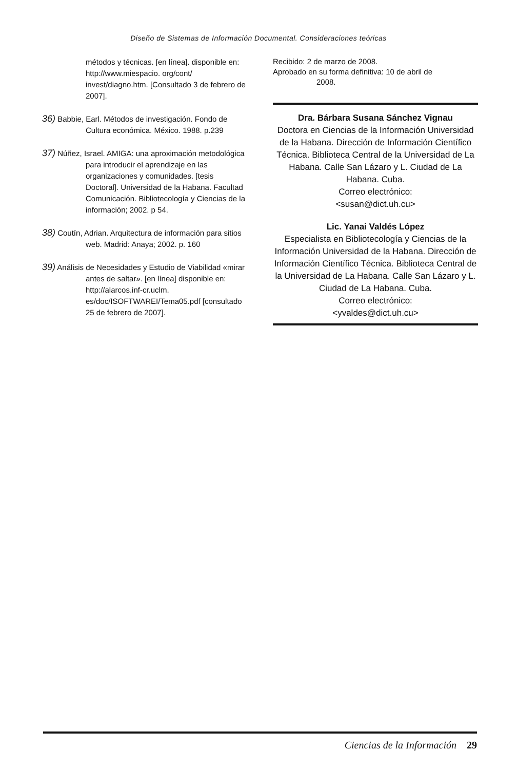Diseño de Sistemas de Información Documental. Consideraciones teóricas
métodos y técnicas. [en línea]. disponible en: http://www.miespacio. org/cont/ invest/diagno.htm. [Consultado 3 de febrero de 2007].
36) Babbie, Earl. Métodos de investigación. Fondo de Cultura económica. México. 1988. p.239
37) Núñez, Israel. AMIGA: una aproximación metodológica para introducir el aprendizaje en las organizaciones y comunidades. [tesis Doctoral]. Universidad de la Habana. Facultad Comunicación. Bibliotecología y Ciencias de la información; 2002. p 54.
38) Coutín, Adrian. Arquitectura de información para sitios web. Madrid: Anaya; 2002. p. 160
39) Análisis de Necesidades y Estudio de Viabilidad «mirar antes de saltar». [en línea] disponible en: http://alarcos.inf-cr.uclm. es/doc/ISOFTWAREI/Tema05.pdf [consultado 25 de febrero de 2007].
Recibido: 2 de marzo de 2008.
Aprobado en su forma definitiva: 10 de abril de
2008.
Dra. Bárbara Susana Sánchez Vignau
Doctora en Ciencias de la Información Universidad de la Habana. Dirección de Información Científico Técnica. Biblioteca Central de la Universidad de La Habana. Calle San Lázaro y L. Ciudad de La Habana. Cuba.
Correo electrónico:
<susan@dict.uh.cu>
Lic. Yanai Valdés López
Especialista en Bibliotecología y Ciencias de la Información Universidad de la Habana. Dirección de Información Científico Técnica. Biblioteca Central de la Universidad de La Habana. Calle San Lázaro y L. Ciudad de La Habana. Cuba.
Correo electrónico:
<yvaldes@dict.uh.cu>
Ciencias de la Información 29